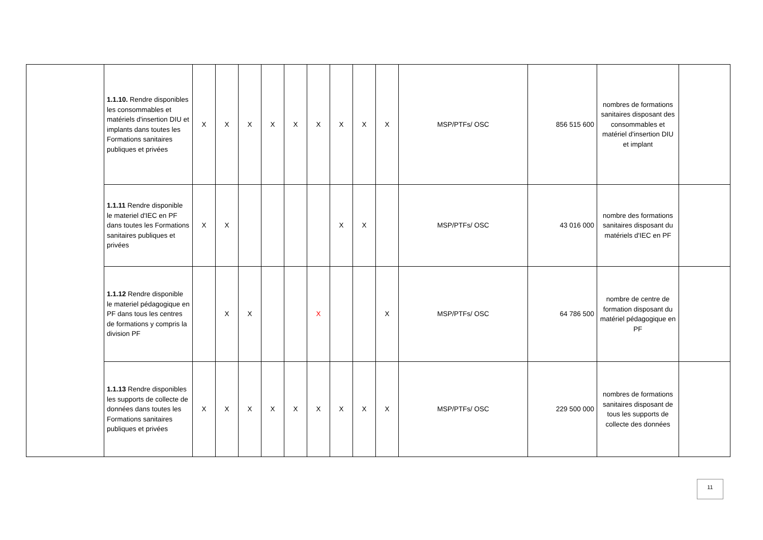| | 1.1.10. Rendre disponibles les consommables et matériels d'insertion DIU et implants dans toutes les Formations sanitaires publiques et privées | X | X | X | X | X | X | X | X | X | MSP/PTFs/ OSC | 856 515 600 | nombres de formations sanitaires disposant des consommables et matériel d'insertion DIU et implant | |
| | 1.1.11 Rendre disponible le materiel d'IEC en PF dans toutes les Formations sanitaires publiques et privées | X | X | | | | | X | X | | MSP/PTFs/ OSC | 43 016 000 | nombre des formations sanitaires disposant du matériels d'IEC en PF | |
| | 1.1.12 Rendre disponible le materiel pédagogique en PF dans tous les centres de formations y compris la division PF | | X | X | | | X | | | X | MSP/PTFs/ OSC | 64 786 500 | nombre de centre de formation disposant du matériel pédagogique en PF | |
| | 1.1.13 Rendre disponibles les supports de collecte de données dans toutes les Formations sanitaires publiques et privées | X | X | X | X | X | X | X | X | X | MSP/PTFs/ OSC | 229 500 000 | nombres de formations sanitaires disposant de tous les supports de collecte des données | |
11